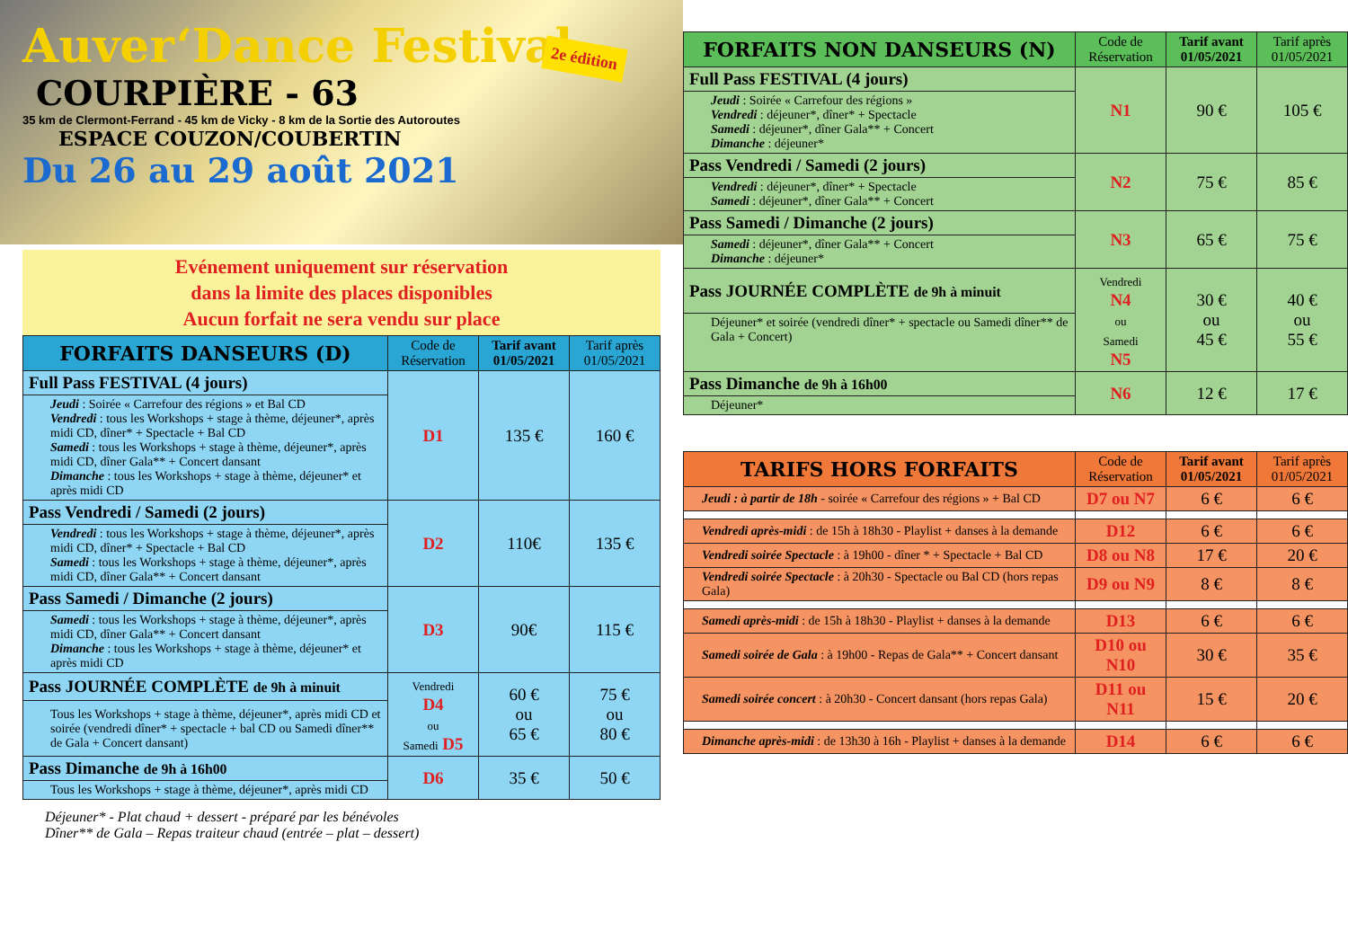Auver‘Dance Festival
COURPIÈRE - 63
35 km de Clermont-Ferrand - 45 km de Vicky - 8 km de la Sortie des Autoroutes
ESPACE COUZON/COUBERTIN
2e édition
Du 26 au 29 août 2021
Evénement uniquement sur réservation
dans la limite des places disponibles
Aucun forfait ne sera vendu sur place
| FORFAITS DANSEURS (D) | Code de Réservation | Tarif avant 01/05/2021 | Tarif après 01/05/2021 |
| --- | --- | --- | --- |
| Full Pass FESTIVAL (4 jours) | D1 | 135 € | 160 € |
| Jeudi : Soirée « Carrefour des régions » et Bal CD Vendredi : tous les Workshops + stage à thème, déjeuner*, après midi CD, dîner* + Spectacle + Bal CD Samedi : tous les Workshops + stage à thème, déjeuner*, après midi CD, dîner Gala** + Concert dansant Dimanche : tous les Workshops + stage à thème, déjeuner* et après midi CD | | | |
| Pass Vendredi / Samedi (2 jours) | D2 | 110€ | 135 € |
| Vendredi : tous les Workshops + stage à thème, déjeuner*, après midi CD, dîner* + Spectacle + Bal CD Samedi : tous les Workshops + stage à thème, déjeuner*, après midi CD, dîner Gala** + Concert dansant | | | |
| Pass Samedi / Dimanche (2 jours) | D3 | 90€ | 115 € |
| Samedi : tous les Workshops + stage à thème, déjeuner*, après midi CD, dîner Gala** + Concert dansant Dimanche : tous les Workshops + stage à thème, déjeuner* et après midi CD | | | |
| Pass JOURNÉE COMPLÈTE de 9h à minuit | Vendredi D4 ou Samedi D5 | 60 € ou 65 € | 75 € ou 80 € |
| Tous les Workshops + stage à thème, déjeuner*, après midi CD et soirée (vendredi dîner* + spectacle + bal CD ou Samedi dîner** de Gala + Concert dansant) | | | |
| Pass Dimanche de 9h à 16h00 | D6 | 35 € | 50 € |
| Tous les Workshops + stage à thème, déjeuner*, après midi CD | | | |
Déjeuner* - Plat chaud + dessert - préparé par les bénévoles
Dîner** de Gala – Repas traiteur chaud (entrée – plat – dessert)
| FORFAITS NON DANSEURS (N) | Code de Réservation | Tarif avant 01/05/2021 | Tarif après 01/05/2021 |
| --- | --- | --- | --- |
| Full Pass FESTIVAL (4 jours) | N1 | 90 € | 105 € |
| Jeudi : Soirée « Carrefour des régions » Vendredi : déjeuner*, dîner* + Spectacle Samedi : déjeuner*, dîner Gala** + Concert Dimanche : déjeuner* | | | |
| Pass Vendredi / Samedi (2 jours) | N2 | 75 € | 85 € |
| Vendredi : déjeuner*, dîner* + Spectacle Samedi : déjeuner*, dîner Gala** + Concert | | | |
| Pass Samedi / Dimanche (2 jours) | N3 | 65 € | 75 € |
| Samedi : déjeuner*, dîner Gala** + Concert Dimanche : déjeuner* | | | |
| Pass JOURNÉE COMPLÈTE de 9h à minuit | Vendredi N4 ou Samedi N5 | 30 € ou 45 € | 40 € ou 55 € |
| Déjeuner* et soirée (vendredi dîner* + spectacle ou Samedi dîner** de Gala + Concert) | | | |
| Pass Dimanche de 9h à 16h00 | N6 | 12 € | 17 € |
| Déjeuner* | | | |
| TARIFS HORS FORFAITS | Code de Réservation | Tarif avant 01/05/2021 | Tarif après 01/05/2021 |
| --- | --- | --- | --- |
| Jeudi : à partir de 18h - soirée « Carrefour des régions » + Bal CD | D7 ou N7 | 6 € | 6 € |
| Vendredi après-midi : de 15h à 18h30 - Playlist + danses à la demande | D12 | 6 € | 6 € |
| Vendredi soirée Spectacle : à 19h00 - dîner * + Spectacle + Bal CD | D8 ou N8 | 17 € | 20 € |
| Vendredi soirée Spectacle : à 20h30 - Spectacle ou Bal CD (hors repas Gala) | D9 ou N9 | 8 € | 8 € |
| Samedi après-midi : de 15h à 18h30 - Playlist + danses à la demande | D13 | 6 € | 6 € |
| Samedi soirée de Gala : à 19h00 - Repas de Gala** + Concert dansant | D10 ou N10 | 30 € | 35 € |
| Samedi soirée concert : à 20h30 - Concert dansant (hors repas Gala) | D11 ou N11 | 15 € | 20 € |
| Dimanche après-midi : de 13h30 à 16h - Playlist + danses à la demande | D14 | 6 € | 6 € |